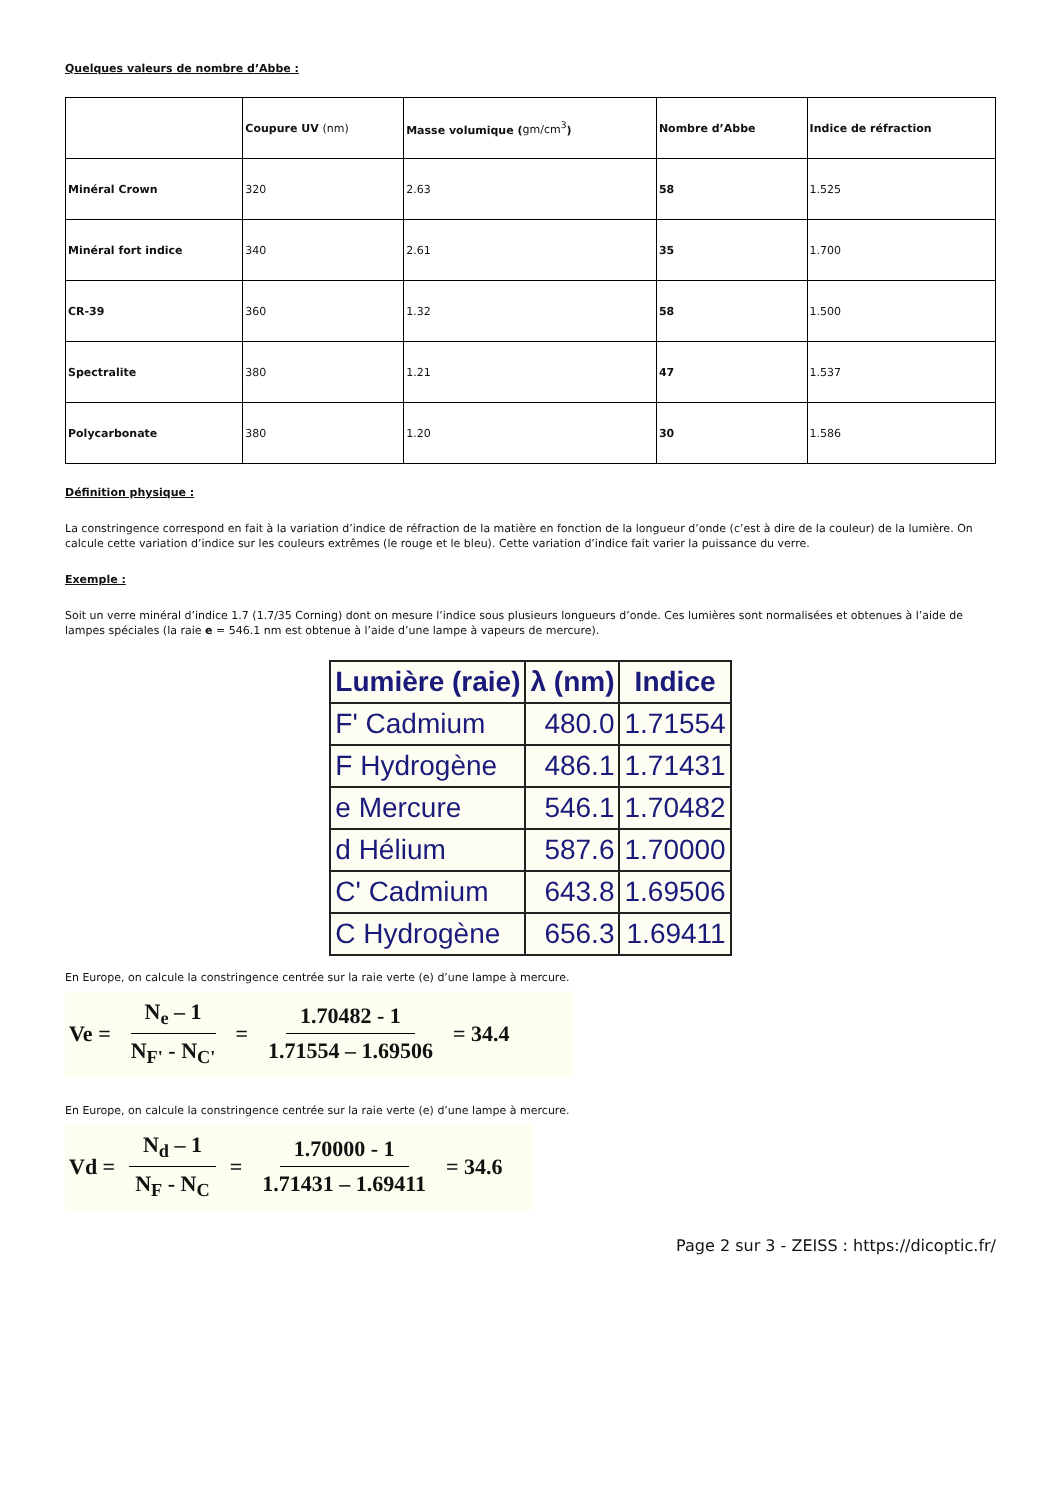Quelques valeurs de nombre d’Abbe :
| | Coupure UV (nm) | Masse volumique ( gm/cm<sup>3</sup> ) | Nombre d’Abbe | Indice de réfraction |
| --- | --- | --- | --- | --- |
| Minéral Crown | 320 | 2.63 | 58 | 1.525 |
| Minéral fort indice | 340 | 2.61 | 35 | 1.700 |
| CR-39 | 360 | 1.32 | 58 | 1.500 |
| Spectralite | 380 | 1.21 | 47 | 1.537 |
| Polycarbonate | 380 | 1.20 | 30 | 1.586 |
Définition physique :
La constringence correspond en fait à la variation d’indice de réfraction de la matière en fonction de la longueur d’onde (c’est à dire de la couleur) de la lumière. On calcule cette variation d’indice sur les couleurs extrêmes (le rouge et le bleu). Cette variation d’indice fait varier la puissance du verre.
Exemple :
Soit un verre minéral d’indice 1.7 (1.7/35 Corning) dont on mesure l’indice sous plusieurs longueurs d’onde. Ces lumières sont normalisées et obtenues à l’aide de lampes spéciales (la raie e = 546.1 nm est obtenue à l’aide d’une lampe à vapeurs de mercure).
| Lumière (raie) | λ (nm) | Indice |
| --- | --- | --- |
| F' Cadmium | 480.0 | 1.71554 |
| F Hydrogène | 486.1 | 1.71431 |
| e Mercure | 546.1 | 1.70482 |
| d Hélium | 587.6 | 1.70000 |
| C' Cadmium | 643.8 | 1.69506 |
| C Hydrogène | 656.3 | 1.69411 |
En Europe, on calcule la constringence centrée sur la raie verte (e) d’une lampe à mercure.
Ve = N<sub>e</sub> – 1 N<sub>F'</sub> - N<sub>C'</sub> = 1.70482 - 1 1.71554 – 1.69506 = 34.4
En Europe, on calcule la constringence centrée sur la raie verte (e) d’une lampe à mercure.
Vd = N<sub>d</sub> – 1 N<sub>F</sub> - N<sub>C</sub> = 1.70000 - 1 1.71431 – 1.69411 = 34.6
Page 2 sur 3 - ZEISS : https://dicoptic.fr/